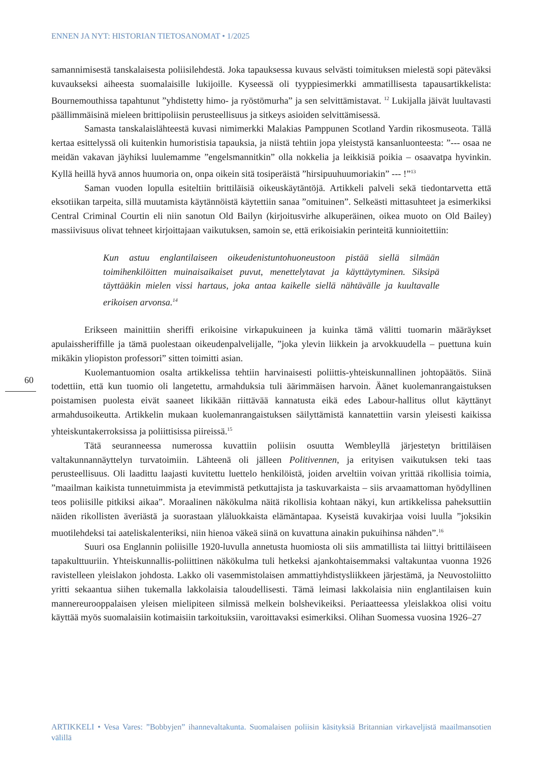ENNEN JA NYT: HISTORIAN TIETOSANOMAT • 1/2025
samannimisestä tanskalaisesta poliisilehdestä. Joka tapauksessa kuvaus selvästi toimituksen mielestä sopi päteväksi kuvaukseksi aiheesta suomalaisille lukijoille. Kyseessä oli tyyppiesimerkki ammatillisesta tapausartikkelista: Bournemouthissa tapahtunut ”yhdistetty himo- ja ryöstömurha” ja sen selvittämistavat. <sup>12</sup> Lukijalla jäivät luultavasti päällimmäisinä mieleen brittipoliisin perusteellisuus ja sitkeys asioiden selvittämisessä.
Samasta tanskalaislähteestä kuvasi nimimerkki Malakias Pamppunen Scotland Yardin rikosmuseota. Tällä kertaa esittelyssä oli kuitenkin humoristisia tapauksia, ja niistä tehtiin jopa yleistystä kansanluonteesta: ”--- osaa ne meidän vakavan jäyhiksi luulemamme ”engelsmannitkin” olla nokkelia ja leikkisiä poikia – osaavatpa hyvinkin. Kyllä heillä hyvä annos huumoria on, onpa oikein sitä tosiperäistä ”hirsipuuhuumoriakin” --- !”<sup>13</sup>
Saman vuoden lopulla esiteltiin brittiläisiä oikeuskäytäntöjä. Artikkeli palveli sekä tiedontarvetta että eksotiikan tarpeita, sillä muutamista käytännöistä käytettiin sanaa ”omituinen”. Selkeästi mittasuhteet ja esimerkiksi Central Criminal Courtin eli niin sanotun Old Bailyn (kirjoitusvirhe alkuperäinen, oikea muoto on Old Bailey) massiivisuus olivat tehneet kirjoittajaan vaikutuksen, samoin se, että erikoisiakin perinteitä kunnioitettiin:
Kun astuu englantilaiseen oikeudenistuntohuoneustoon pistää siellä silmään toimihenkilöitten muinaisaikaiset puvut, menettelytavat ja käyttäytyminen. Siksipä täyttääkin mielen vissi hartaus, joka antaa kaikelle siellä nähtävälle ja kuultavalle erikoisen arvonsa.<sup>14</sup>
Erikseen mainittiin sheriffi erikoisine virkapukuineen ja kuinka tämä välitti tuomarin määräykset apulaissheriffille ja tämä puolestaan oikeudenpalvelijalle, ”joka ylevin liikkein ja arvokkuudella – puettuna kuin mikäkin yliopiston professori” sitten toimitti asian.
Kuolemantuomion osalta artikkelissa tehtiin harvinaisesti poliittis-yhteiskunnallinen johtopäätös. Siinä todettiin, että kun tuomio oli langetettu, armahduksia tuli äärimmäisen harvoin. Äänet kuolemanrangaistuksen poistamisen puolesta eivät saaneet likikään riittävää kannatusta eikä edes Labour-hallitus ollut käyttänyt armahdusoikeutta. Artikkelin mukaan kuolemanrangaistuksen säilyttämistä kannatettiin varsin yleisesti kaikissa yhteiskuntakerroksissa ja poliittisissa piireissä.<sup>15</sup>
Tätä seuranneessa numerossa kuvattiin poliisin osuutta Wembleyllä järjestetyn brittiläisen valtakunnannäyttelyn turvatoimiin. Lähteenä oli jälleen Politivennen, ja erityisen vaikutuksen teki taas perusteellisuus. Oli laadittu laajasti kuvitettu luettelo henkilöistä, joiden arveltiin voivan yrittää rikollisia toimia, ”maailman kaikista tunnetuimmista ja etevimmistä petkuttajista ja taskuvarkaista – siis arvaamattoman hyödyllinen teos poliisille pitkiksi aikaa”. Moraalinen näkökulma näitä rikollisia kohtaan näkyi, kun artikkelissa paheksuttiin näiden rikollisten äveriästä ja suorastaan yläluokkaista elämäntapaa. Kyseistä kuvakirjaa voisi luulla ”joksikin muotilehdeksi tai aateliskalenteriksi, niin hienoa väkeä siinä on kuvattuna ainakin pukuihinsa nähden”.<sup>16</sup>
Suuri osa Englannin poliisille 1920-luvulla annetusta huomiosta oli siis ammatillista tai liittyi brittiläiseen tapakulttuuriin. Yhteiskunnallis-poliittinen näkökulma tuli hetkeksi ajankohtaisemmaksi valtakuntaa vuonna 1926 ravistelleen yleislakon johdosta. Lakko oli vasemmistolaisen ammattiyhdistysliikkeen järjestämä, ja Neuvostoliitto yritti sekaantua siihen tukemalla lakkolaisia taloudellisesti. Tämä leimasi lakkolaisia niin englantilaisen kuin mannereurooppalaisen yleisen mielipiteen silmissä melkein bolshevikeiksi. Periaatteessa yleislakkoa olisi voitu käyttää myös suomalaisiin kotimaisiin tarkoituksiin, varoittavaksi esimerkiksi. Olihan Suomessa vuosina 1926–27
60
ARTIKKELI • Vesa Vares: ”Bobbyjen” ihannevaltakunta. Suomalaisen poliisin käsityksiä Britannian virkaveljistä maailmansotien välillä